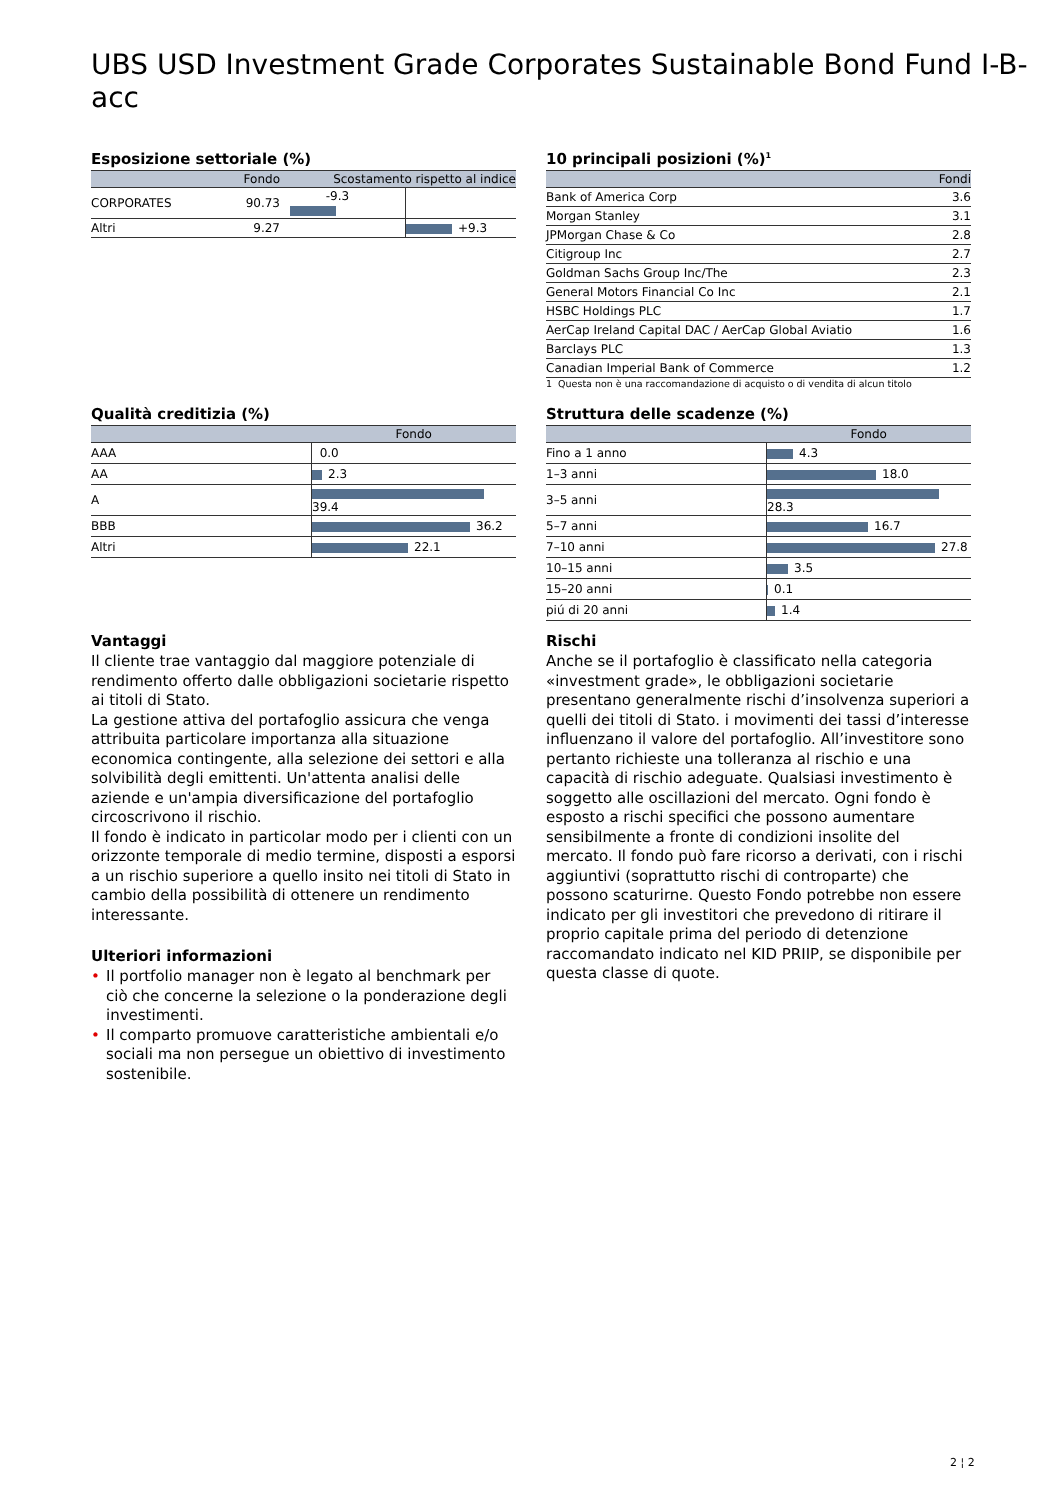UBS USD Investment Grade Corporates Sustainable Bond Fund I-B-acc
Esposizione settoriale (%)
| | Fondo | Scostamento rispetto al indice | |
| --- | --- | --- | --- |
| CORPORATES | 90.73 | -9.3 | |
| Altri | 9.27 | | +9.3 |
10 principali posizioni (%)<sup>1</sup>
| | Fondi |
| --- | --- |
| Bank of America Corp | 3.6 |
| Morgan Stanley | 3.1 |
| JPMorgan Chase & Co | 2.8 |
| Citigroup Inc | 2.7 |
| Goldman Sachs Group Inc/The | 2.3 |
| General Motors Financial Co Inc | 2.1 |
| HSBC Holdings PLC | 1.7 |
| AerCap Ireland Capital DAC / AerCap Global Aviatio | 1.6 |
| Barclays PLC | 1.3 |
| Canadian Imperial Bank of Commerce | 1.2 |
1 Questa non è una raccomandazione di acquisto o di vendita di alcun titolo
Qualità creditizia (%)
| | Fondo |
| --- | --- |
| AAA | 0.0 |
| AA | 2.3 |
| A | 39.4 |
| BBB | 36.2 |
| Altri | 22.1 |
Struttura delle scadenze (%)
| | Fondo |
| --- | --- |
| Fino a 1 anno | 4.3 |
| 1–3 anni | 18.0 |
| 3–5 anni | 28.3 |
| 5–7 anni | 16.7 |
| 7–10 anni | 27.8 |
| 10–15 anni | 3.5 |
| 15–20 anni | 0.1 |
| piú di 20 anni | 1.4 |
Vantaggi
Il cliente trae vantaggio dal maggiore potenziale di rendimento offerto dalle obbligazioni societarie rispetto ai titoli di Stato.
La gestione attiva del portafoglio assicura che venga attribuita particolare importanza alla situazione economica contingente, alla selezione dei settori e alla solvibilità degli emittenti. Un'attenta analisi delle aziende e un'ampia diversificazione del portafoglio circoscrivono il rischio.
Il fondo è indicato in particolar modo per i clienti con un orizzonte temporale di medio termine, disposti a esporsi a un rischio superiore a quello insito nei titoli di Stato in cambio della possibilità di ottenere un rendimento interessante.
Ulteriori informazioni
• Il portfolio manager non è legato al benchmark per ciò che concerne la selezione o la ponderazione degli investimenti.
• Il comparto promuove caratteristiche ambientali e/o sociali ma non persegue un obiettivo di investimento sostenibile.
Rischi
Anche se il portafoglio è classificato nella categoria «investment grade», le obbligazioni societarie presentano generalmente rischi d’insolvenza superiori a quelli dei titoli di Stato. i movimenti dei tassi d’interesse influenzano il valore del portafoglio. All’investitore sono pertanto richieste una tolleranza al rischio e una capacità di rischio adeguate. Qualsiasi investimento è soggetto alle oscillazioni del mercato. Ogni fondo è esposto a rischi specifici che possono aumentare sensibilmente a fronte di condizioni insolite del mercato. Il fondo può fare ricorso a derivati, con i rischi aggiuntivi (soprattutto rischi di controparte) che possono scaturirne. Questo Fondo potrebbe non essere indicato per gli investitori che prevedono di ritirare il proprio capitale prima del periodo di detenzione raccomandato indicato nel KID PRIIP, se disponibile per questa classe di quote.
2 ¦ 2